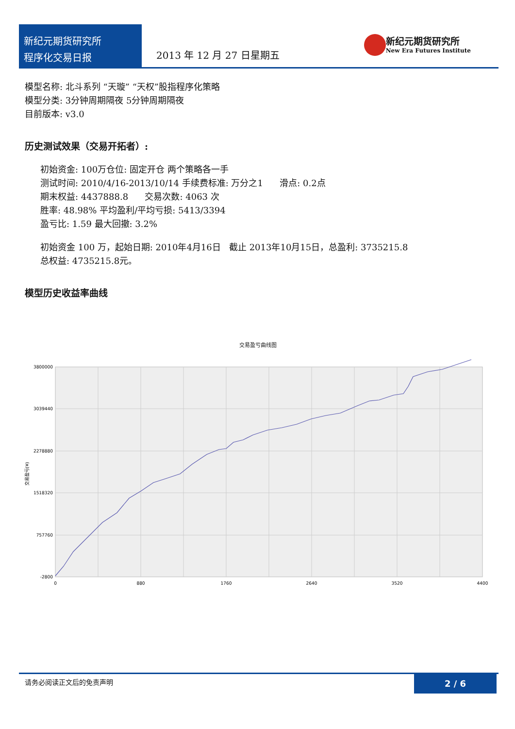新纪元期货研究所
程序化交易日报
2013 年 12 月 27 日星期五
新纪元期货研究所
New Era Futures Institute
模型名称: 北斗系列 “天璇” “天权”股指程序化策略
模型分类: 3分钟周期隔夜 5分钟周期隔夜
目前版本: v3.0
历史测试效果（交易开拓者）:
初始资金: 100万仓位: 固定开仓 两个策略各一手
测试时间: 2010/4/16-2013/10/14 手续费标准: 万分之1 滑点: 0.2点
期末权益: 4437888.8 交易次数: 4063 次
胜率: 48.98% 平均盈利/平均亏损: 5413/3394
盈亏比: 1.59 最大回撤: 3.2%
初始资金 100 万，起始日期: 2010年4月16日 截止 2013年10月15日，总盈利: 3735215.8
总权益: 4735215.8元。
模型历史收益率曲线
交易盈亏曲线图
3800000
3039440
2278880
1518320
757760
-2800
0
880
1760
2640
3520
4400
交易盈亏(¥)
请务必阅读正文后的免责声明
2 / 6